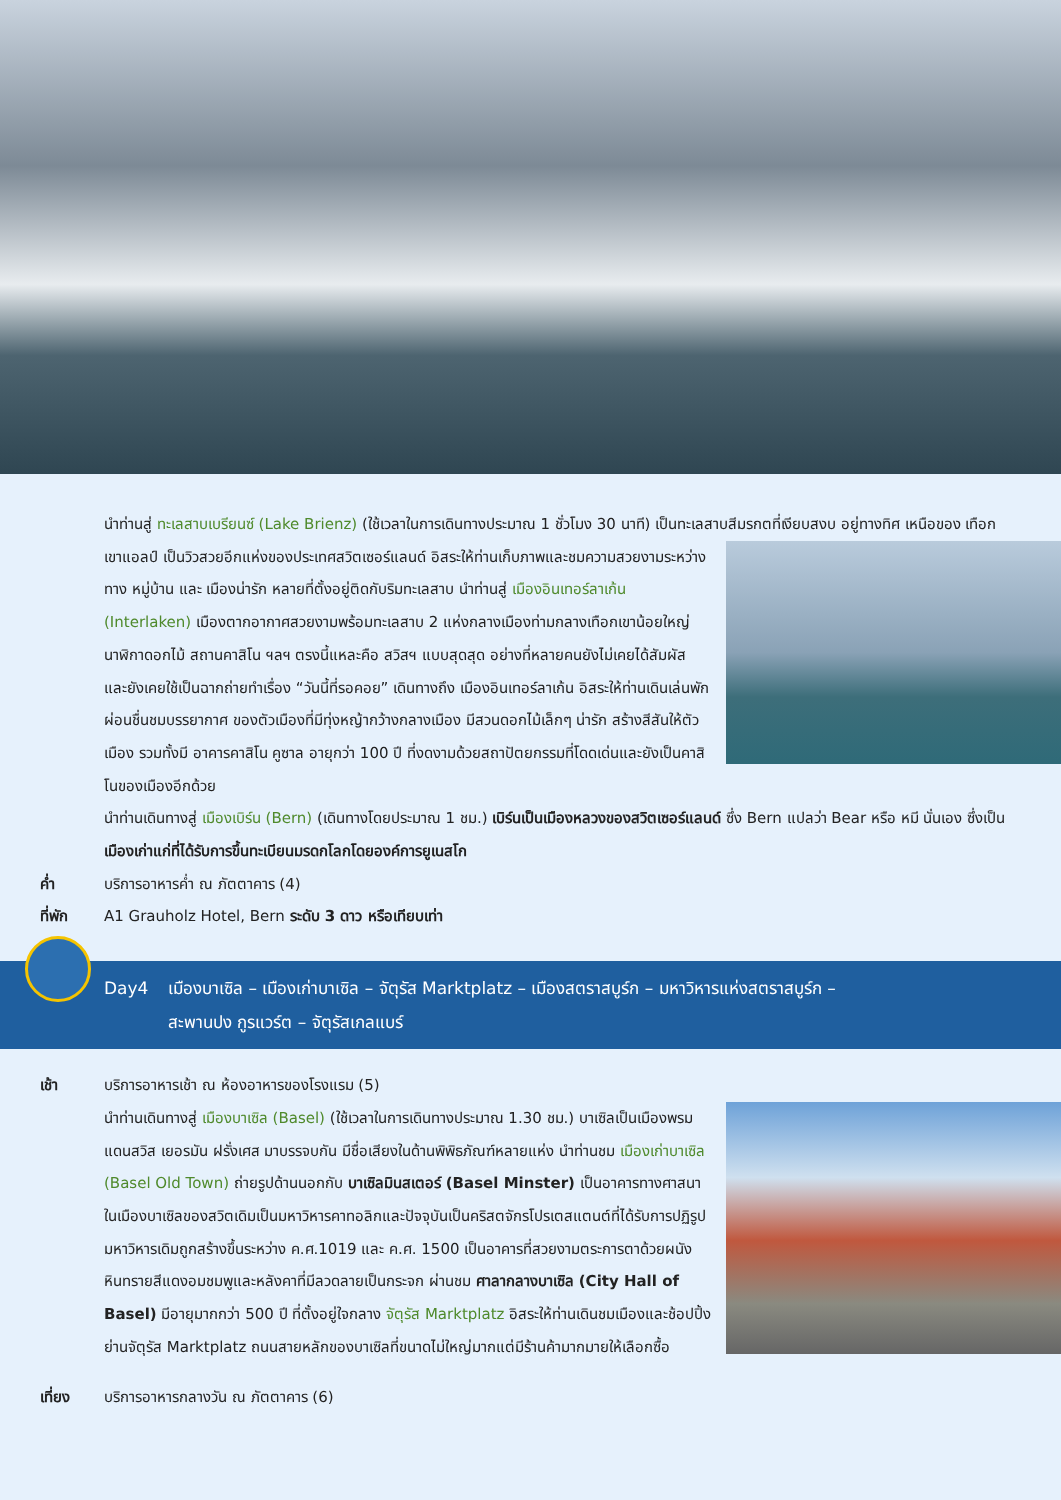นำท่านสู่ ทะเลสาบเบรียนซ์ (Lake Brienz) (ใช้เวลาในการเดินทางประมาณ 1 ชั่วโมง 30 นาที) เป็นทะเลสาบสีมรกตที่เงียบสงบ อยู่ทางทิศ
เหนือของ เทือกเขาแอลป์ เป็นวิวสวยอีกแห่งของประเทศสวิตเซอร์แลนด์ อิสระให้ท่านเก็บภาพและชมความสวยงามระหว่างทาง หมู่บ้าน และ เมืองน่ารัก หลายที่ตั้งอยู่ติดกับริมทะเลสาบ นำท่านสู่ เมืองอินเทอร์ลาเก้น (Interlaken) เมืองตากอากาศสวยงามพร้อมทะเลสาบ 2 แห่งกลางเมืองท่ามกลางเทือกเขาน้อยใหญ่ นาฬิกาดอกไม้ สถานคาสิโน ฯลฯ ตรงนี้แหละคือ สวิสฯ แบบสุดสุด อย่างที่หลายคนยังไม่เคยได้สัมผัส และยังเคยใช้เป็นฉากถ่ายทำเรื่อง “วันนี้ที่รอคอย” เดินทางถึง เมืองอินเทอร์ลาเก้น อิสระให้ท่านเดินเล่นพักผ่อนชื่นชมบรรยากาศ ของตัวเมืองที่มีทุ่งหญ้ากว้างกลางเมือง มีสวนดอกไม้เล็กๆ น่ารัก สร้างสีสันให้ตัวเมือง รวมทั้งมี อาคารคาสิโน คูซาล อายุกว่า 100 ปี ที่งดงามด้วยสถาปัตยกรรมที่โดดเด่นและยังเป็นคาสิโนของเมืองอีกด้วย
นำท่านเดินทางสู่ เมืองเบิร์น (Bern) (เดินทางโดยประมาณ 1 ชม.) เบิร์นเป็นเมืองหลวงของสวิตเซอร์แลนด์ ซึ่ง Bern แปลว่า Bear หรือ หมี นั่นเอง ซึ่งเป็นเมืองเก่าแก่ที่ได้รับการขึ้นทะเบียนมรดกโลกโดยองค์การยูเนสโก
ค่ำ บริการอาหารค่ำ ณ ภัตตาคาร (4)
ที่พัก A1 Grauholz Hotel, Bern ระดับ 3 ดาว หรือเทียบเท่า
Day4 เมืองบาเซิล – เมืองเก่าบาเซิล – จัตุรัส Marktplatz – เมืองสตราสบูร์ก – มหาวิหารแห่งสตราสบูร์ก –
สะพานปง กูรแวร์ต – จัตุรัสเกลแบร์
เช้า บริการอาหารเช้า ณ ห้องอาหารของโรงแรม (5)
นำท่านเดินทางสู่ เมืองบาเซิล (Basel) (ใช้เวลาในการเดินทางประมาณ 1.30 ชม.) บาเซิลเป็นเมืองพรมแดนสวิส เยอรมัน ฝรั่งเศส มาบรรจบกัน มีชื่อเสียงในด้านพิพิธภัณฑ์หลายแห่ง นำท่านชม เมืองเก่าบาเซิล (Basel Old Town) ถ่ายรูปด้านนอกกับ บาเซิลมินสเตอร์ (Basel Minster) เป็นอาคารทางศาสนาในเมืองบาเซิลของสวิตเดิมเป็นมหาวิหารคาทอลิกและปัจจุบันเป็นคริสตจักรโปรเตสแตนต์ที่ได้รับการปฏิรูป มหาวิหารเดิมถูกสร้างขึ้นระหว่าง ค.ศ.1019 และ ค.ศ. 1500 เป็นอาคารที่สวยงามตระการตาด้วยผนังหินทรายสีแดงอมชมพูและหลังคาที่มีลวดลายเป็นกระจก ผ่านชม ศาลากลางบาเซิล (City Hall of Basel) มีอายุมากกว่า 500 ปี ที่ตั้งอยู่ใจกลาง จัตุรัส Marktplatz อิสระให้ท่านเดินชมเมืองและช้อปปิ้งย่านจัตุรัส Marktplatz ถนนสายหลักของบาเซิลที่ขนาดไม่ใหญ่มากแต่มีร้านค้ามากมายให้เลือกซื้อ
เที่ยง บริการอาหารกลางวัน ณ ภัตตาคาร (6)